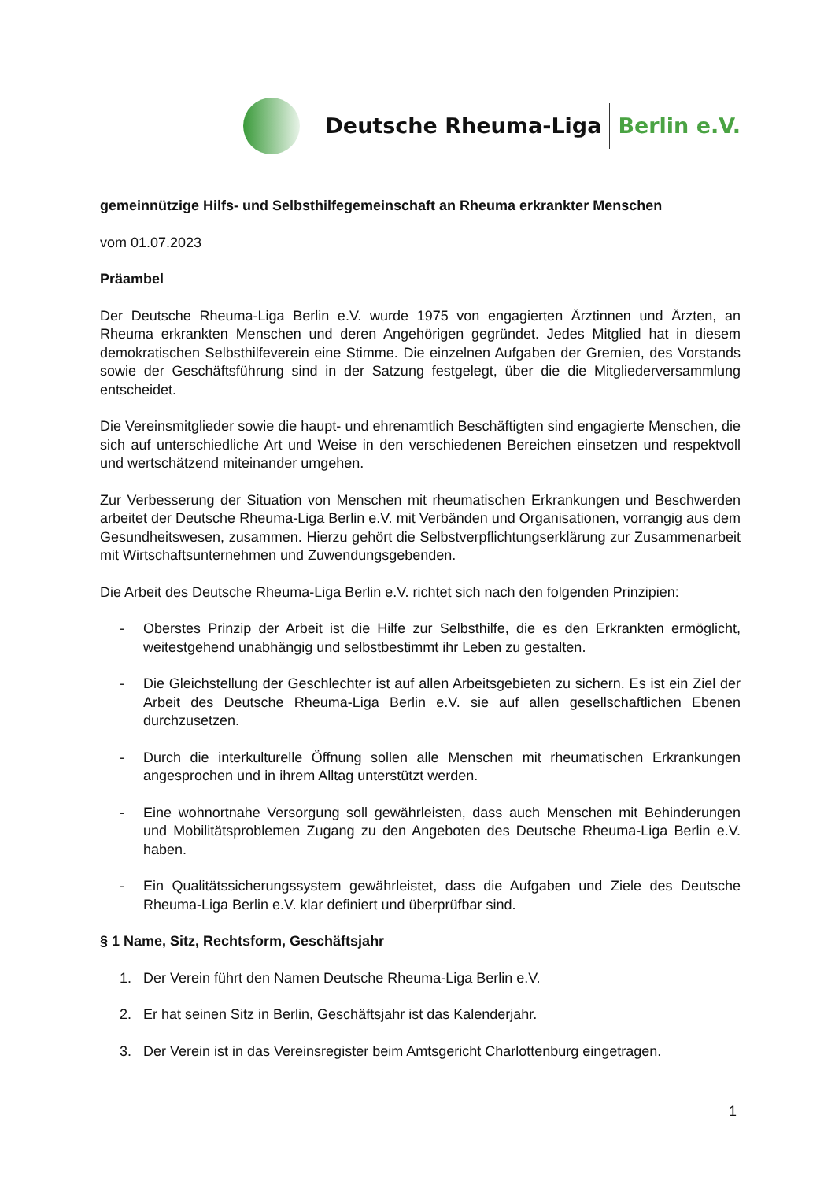Deutsche Rheuma-Liga Berlin e.V.
gemeinnützige Hilfs- und Selbsthilfegemeinschaft an Rheuma erkrankter Menschen
vom 01.07.2023
Präambel
Der Deutsche Rheuma-Liga Berlin e.V. wurde 1975 von engagierten Ärztinnen und Ärzten, an Rheuma erkrankten Menschen und deren Angehörigen gegründet. Jedes Mitglied hat in diesem demokratischen Selbsthilfeverein eine Stimme. Die einzelnen Aufgaben der Gremien, des Vorstands sowie der Geschäftsführung sind in der Satzung festgelegt, über die die Mitgliederversammlung entscheidet.
Die Vereinsmitglieder sowie die haupt- und ehrenamtlich Beschäftigten sind engagierte Menschen, die sich auf unterschiedliche Art und Weise in den verschiedenen Bereichen einsetzen und respektvoll und wertschätzend miteinander umgehen.
Zur Verbesserung der Situation von Menschen mit rheumatischen Erkrankungen und Beschwerden arbeitet der Deutsche Rheuma-Liga Berlin e.V. mit Verbänden und Organisationen, vorrangig aus dem Gesundheitswesen, zusammen. Hierzu gehört die Selbstverpflichtungserklärung zur Zusammenarbeit mit Wirtschaftsunternehmen und Zuwendungsgebenden.
Die Arbeit des Deutsche Rheuma-Liga Berlin e.V. richtet sich nach den folgenden Prinzipien:
- Oberstes Prinzip der Arbeit ist die Hilfe zur Selbsthilfe, die es den Erkrankten ermöglicht, weitestgehend unabhängig und selbstbestimmt ihr Leben zu gestalten.
- Die Gleichstellung der Geschlechter ist auf allen Arbeitsgebieten zu sichern. Es ist ein Ziel der Arbeit des Deutsche Rheuma-Liga Berlin e.V. sie auf allen gesellschaftlichen Ebenen durchzusetzen.
- Durch die interkulturelle Öffnung sollen alle Menschen mit rheumatischen Erkrankungen angesprochen und in ihrem Alltag unterstützt werden.
- Eine wohnortnahe Versorgung soll gewährleisten, dass auch Menschen mit Behinderungen und Mobilitätsproblemen Zugang zu den Angeboten des Deutsche Rheuma-Liga Berlin e.V. haben.
- Ein Qualitätssicherungssystem gewährleistet, dass die Aufgaben und Ziele des Deutsche Rheuma-Liga Berlin e.V. klar definiert und überprüfbar sind.
§ 1 Name, Sitz, Rechtsform, Geschäftsjahr
1. Der Verein führt den Namen Deutsche Rheuma-Liga Berlin e.V.
2. Er hat seinen Sitz in Berlin, Geschäftsjahr ist das Kalenderjahr.
3. Der Verein ist in das Vereinsregister beim Amtsgericht Charlottenburg eingetragen.
1